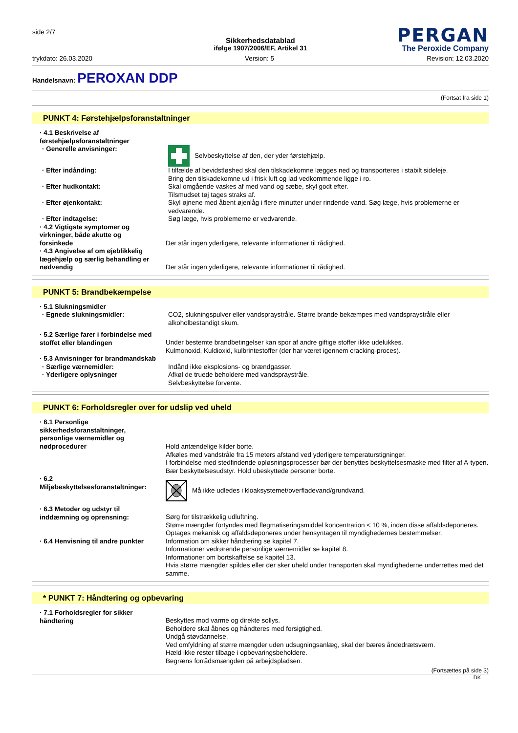side 2/7
Sikkerhedsdatablad
ifølge 1907/2006/EF, Artikel 31
PERGAN
The Peroxide Company
trykdato: 26.03.2020 Version: 5 Revision: 12.03.2020
Handelsnavn: PEROXAN DDP
(Fortsat fra side 1)
PUNKT 4: Førstehjælpsforanstaltninger
· 4.1 Beskrivelse af førstehjælpsforanstaltninger
· Generelle anvisninger: Selvbeskyttelse af den, der yder førstehjælp.
· Efter indånding: I tilfælde af bevidstløshed skal den tilskadekomne lægges ned og transporteres i stabilt sideleje.
Bring den tilskadekomne ud i frisk luft og lad vedkommende ligge i ro.
· Efter hudkontakt: Skal omgående vaskes af med vand og sæbe, skyl godt efter.
Tilsmudset tøj tages straks af.
· Efter øjenkontakt: Skyl øjnene med åbent øjenlåg i flere minutter under rindende vand. Søg læge, hvis problemerne er vedvarende.
· Efter indtagelse: Søg læge, hvis problemerne er vedvarende.
· 4.2 Vigtigste symptomer og virkninger, både akutte og forsinkede
Der står ingen yderligere, relevante informationer til rådighed.
· 4.3 Angivelse af om øjeblikkelig lægehjælp og særlig behandling er nødvendig
Der står ingen yderligere, relevante informationer til rådighed.
PUNKT 5: Brandbekæmpelse
· 5.1 Slukningsmidler
· Egnede slukningsmidler: CO2, slukningspulver eller vandspraystråle. Større brande bekæmpes med vandspraystråle eller alkoholbestandigt skum.
· 5.2 Særlige farer i forbindelse med stoffet eller blandingen
Under bestemte brandbetingelser kan spor af andre giftige stoffer ikke udelukkes.
Kulmonoxid, Kuldioxid, kulbrintestoffer (der har været igennem cracking-proces).
· 5.3 Anvisninger for brandmandskab
· Særlige værnemidler: Indånd ikke eksplosions- og brændgasser.
· Yderligere oplysninger Afkøl de truede beholdere med vandspraystråle.
Selvbeskyttelse forvente.
PUNKT 6: Forholdsregler over for udslip ved uheld
· 6.1 Personlige sikkerhedsforanstaltninger, personlige værnemidler og nødprocedurer
Hold antændelige kilder borte.
Afkøles med vandstråle fra 15 meters afstand ved yderligere temperaturstigninger.
I forbindelse med stedfindende opløsningsprocesser bør der benyttes beskyttelsesmaske med filter af A-typen.
Bær beskyttelsesudstyr. Hold ubeskyttede personer borte.
· 6.2 Miljøbeskyttelsesforanstaltninger:
Må ikke udledes i kloaksystemet/overfladevand/grundvand.
· 6.3 Metoder og udstyr til inddæmning og oprensning:
Sørg for tilstrækkelig udluftning.
Større mængder fortyndes med flegmatiseringsmiddel koncentration < 10 %, inden disse affaldsdeponeres.
Optages mekanisk og affaldsdeponeres under hensyntagen til myndighedernes bestemmelser.
· 6.4 Henvisning til andre punkter
Information om sikker håndtering se kapitel 7.
Informationer vedrørende personlige værnemidler se kapitel 8.
Informationer om bortskaffelse se kapitel 13.
Hvis større mængder spildes eller der sker uheld under transporten skal myndighederne underrettes med det samme.
* PUNKT 7: Håndtering og opbevaring
· 7.1 Forholdsregler for sikker håndtering
Beskyttes mod varme og direkte sollys.
Beholdere skal åbnes og håndteres med forsigtighed.
Undgå støvdannelse.
Ved omfyldning af større mængder uden udsugningsanlæg, skal der bæres åndedrætsværn.
Hæld ikke rester tilbage i opbevaringsbeholdere.
Begræns forrådsmængden på arbejdspladsen.
(Fortsættes på side 3)
DK